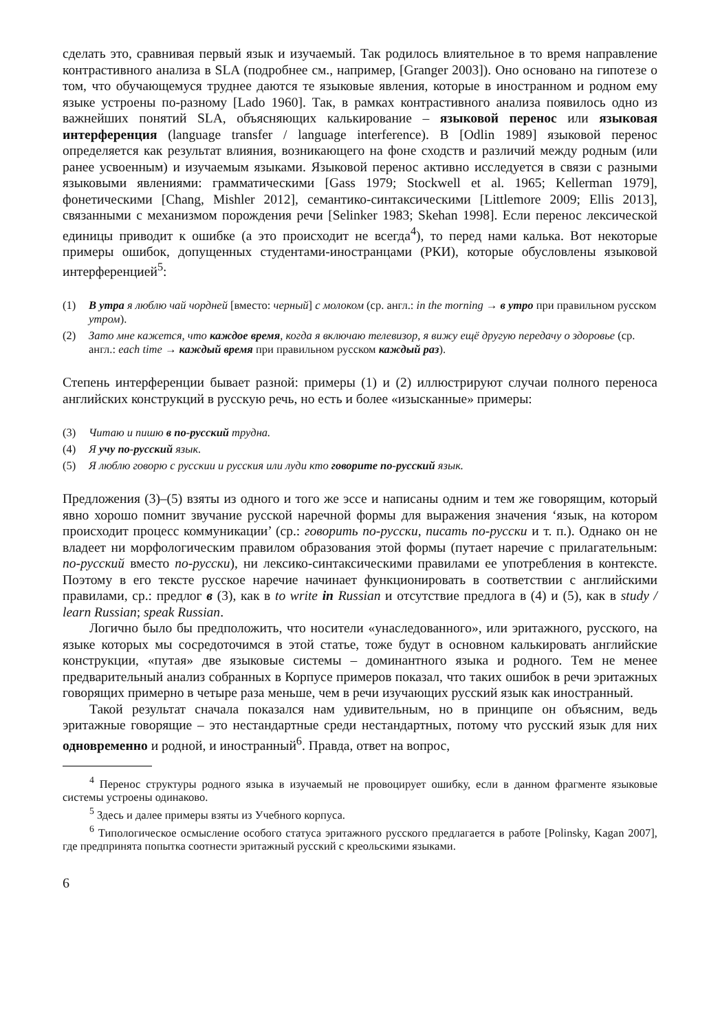сделать это, сравнивая первый язык и изучаемый. Так родилось влиятельное в то время направление контрастивного анализа в SLA (подробнее см., например, [Granger 2003]). Оно основано на гипотезе о том, что обучающемуся труднее даются те языковые явления, которые в иностранном и родном ему языке устроены по-разному [Lado 1960]. Так, в рамках контрастивного анализа появилось одно из важнейших понятий SLA, объясняющих калькирование – языковой перенос или языковая интерференция (language transfer / language interference). В [Odlin 1989] языковой перенос определяется как результат влияния, возникающего на фоне сходств и различий между родным (или ранее усвоенным) и изучаемым языками. Языковой перенос активно исследуется в связи с разными языковыми явлениями: грамматическими [Gass 1979; Stockwell et al. 1965; Kellerman 1979], фонетическими [Chang, Mishler 2012], семантико-синтаксическими [Littlemore 2009; Ellis 2013], связанными с механизмом порождения речи [Selinker 1983; Skehan 1998]. Если перенос лексической единицы приводит к ошибке (а это происходит не всегда<sup>4</sup>), то перед нами калька. Вот некоторые примеры ошибок, допущенных студентами-иностранцами (РКИ), которые обусловлены языковой интерференцией<sup>5</sup>:
(1) В утра я люблю чай чордней [вместо: черный] с молоком (ср. англ.: in the morning → в утро при правильном русском утром).
(2) Зато мне кажется, что каждое время, когда я включаю телевизор, я вижу ещё другую передачу о здоровье (ср. англ.: each time → каждый время при правильном русском каждый раз).
Степень интерференции бывает разной: примеры (1) и (2) иллюстрируют случаи полного переноса английских конструкций в русскую речь, но есть и более «изысканные» примеры:
(3) Читаю и пишю в по-русский трудна.
(4) Я учу по-русский язык.
(5) Я люблю говорю с русскии и русския или луди кто говорите по-русский язык.
Предложения (3)–(5) взяты из одного и того же эссе и написаны одним и тем же говорящим, который явно хорошо помнит звучание русской наречной формы для выражения значения ‘язык, на котором происходит процесс коммуникации’ (ср.: говорить по-русски, писать по-русски и т. п.). Однако он не владеет ни морфологическим правилом образования этой формы (путает наречие с прилагательным: по-русский вместо по-русски), ни лексико-синтаксическими правилами ее употребления в контексте. Поэтому в его тексте русское наречие начинает функционировать в соответствии с английскими правилами, ср.: предлог в (3), как в to write in Russian и отсутствие предлога в (4) и (5), как в study / learn Russian; speak Russian.
Логично было бы предположить, что носители «унаследованного», или эритажного, русского, на языке которых мы сосредоточимся в этой статье, тоже будут в основном калькировать английские конструкции, «путая» две языковые системы – доминантного языка и родного. Тем не менее предварительный анализ собранных в Корпусе примеров показал, что таких ошибок в речи эритажных говорящих примерно в четыре раза меньше, чем в речи изучающих русский язык как иностранный.
Такой результат сначала показался нам удивительным, но в принципе он объясним, ведь эритажные говорящие – это нестандартные среди нестандартных, потому что русский язык для них одновременно и родной, и иностранный<sup>6</sup>. Правда, ответ на вопрос,
<sup>4</sup> Перенос структуры родного языка в изучаемый не провоцирует ошибку, если в данном фрагменте языковые системы устроены одинаково.
<sup>5</sup> Здесь и далее примеры взяты из Учебного корпуса.
<sup>6</sup> Типологическое осмысление особого статуса эритажного русского предлагается в работе [Polinsky, Kagan 2007], где предпринята попытка соотнести эритажный русский с креольскими языками.
6